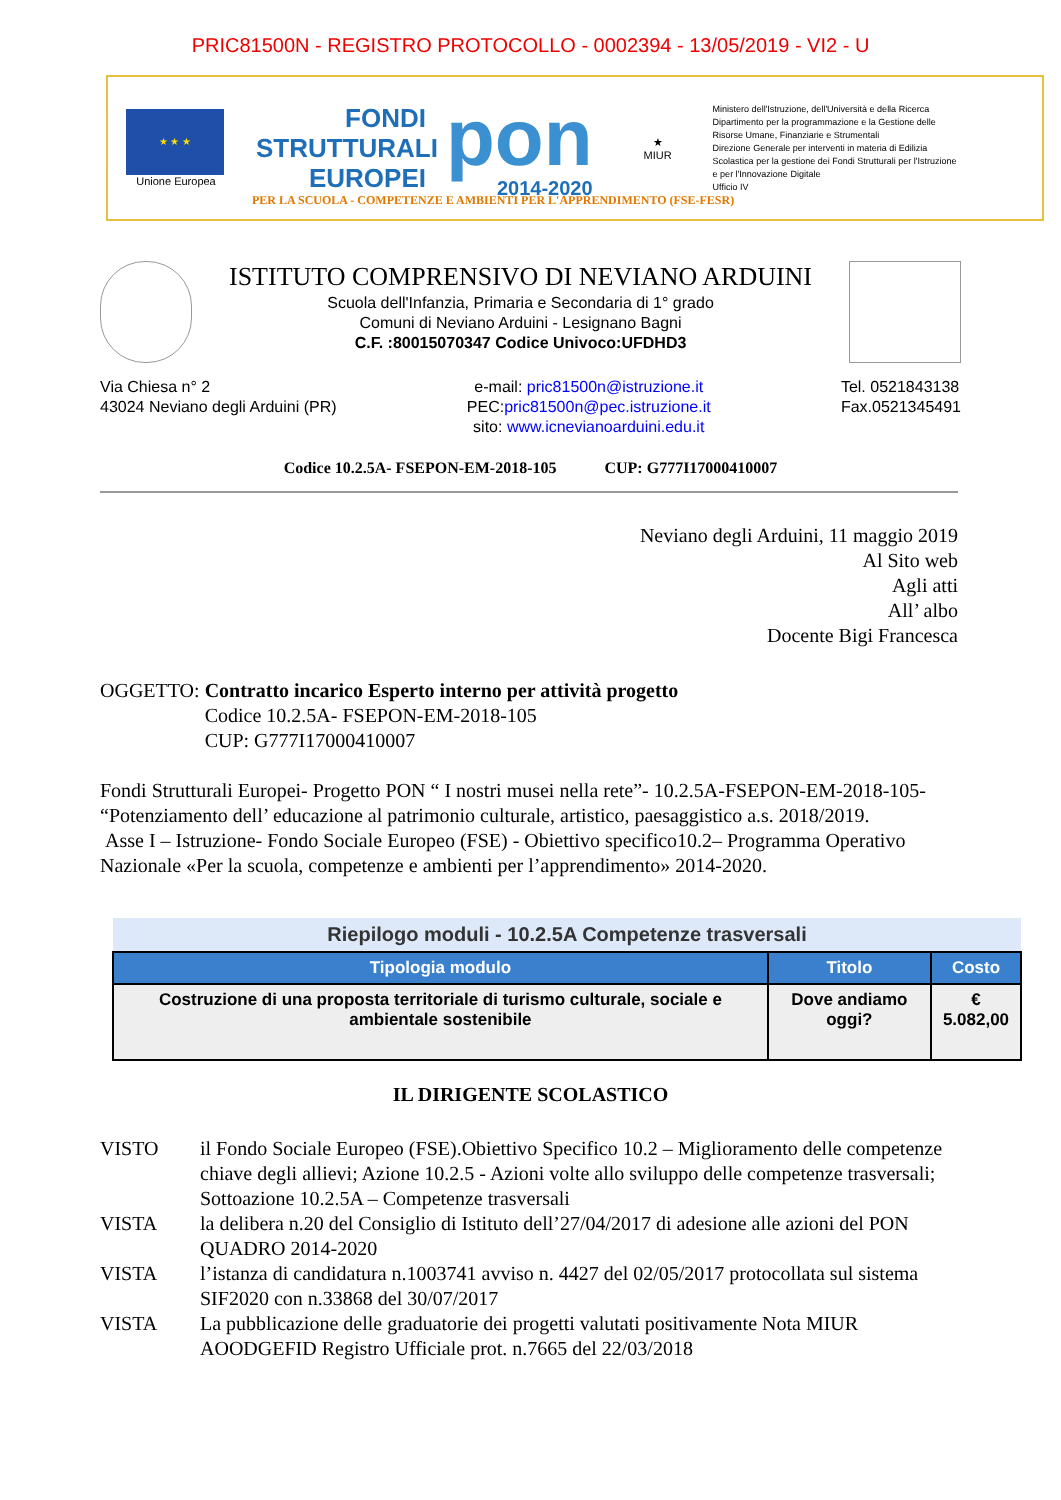PRIC81500N - REGISTRO PROTOCOLLO - 0002394 - 13/05/2019 - VI2 - U
★ ★ ★
Unione Europea
FONDI STRUTTURALI EUROPEI
pon
2014-2020
★
MIUR
Ministero dell'Istruzione, dell'Università e della Ricerca
Dipartimento per la programmazione e la Gestione delle Risorse Umane, Finanziarie e Strumentali
Direzione Generale per interventi in materia di Edilizia Scolastica per la gestione dei Fondi Strutturali per l'Istruzione e per l'Innovazione Digitale
Ufficio IV
PER LA SCUOLA - COMPETENZE E AMBIENTI PER L'APPRENDIMENTO (FSE-FESR)
ISTITUTO COMPRENSIVO DI NEVIANO ARDUINI
Scuola dell'Infanzia, Primaria e Secondaria di 1° grado
Comuni di Neviano Arduini - Lesignano Bagni
C.F. :80015070347 Codice Univoco:UFDHD3
Via Chiesa n° 2
43024 Neviano degli Arduini (PR)
e-mail: pric81500n@istruzione.it
PEC:pric81500n@pec.istruzione.it
sito: www.icnevianoarduini.edu.it
Tel. 0521843138
Fax.0521345491
Codice 10.2.5A- FSEPON-EM-2018-105 CUP: G777I17000410007
Neviano degli Arduini, 11 maggio 2019
Al Sito web
Agli atti
All’ albo
Docente Bigi Francesca
OGGETTO: Contratto incarico Esperto interno per attività progetto
Codice 10.2.5A- FSEPON-EM-2018-105
CUP: G777I17000410007
Fondi Strutturali Europei- Progetto PON “ I nostri musei nella rete”- 10.2.5A-FSEPON-EM-2018-105- “Potenziamento dell’ educazione al patrimonio culturale, artistico, paesaggistico a.s. 2018/2019.
Asse I – Istruzione- Fondo Sociale Europeo (FSE) - Obiettivo specifico10.2– Programma Operativo Nazionale «Per la scuola, competenze e ambienti per l’apprendimento» 2014-2020.
| Riepilogo moduli - 10.2.5A Competenze trasversali | | |
| --- | --- | --- |
| Tipologia modulo | Titolo | Costo |
| Costruzione di una proposta territoriale di turismo culturale, sociale e ambientale sostenibile | Dove andiamo oggi? | € 5.082,00 |
IL DIRIGENTE SCOLASTICO
VISTO il Fondo Sociale Europeo (FSE).Obiettivo Specifico 10.2 – Miglioramento delle competenze chiave degli allievi; Azione 10.2.5 - Azioni volte allo sviluppo delle competenze trasversali; Sottoazione 10.2.5A – Competenze trasversali
VISTA la delibera n.20 del Consiglio di Istituto dell’27/04/2017 di adesione alle azioni del PON QUADRO 2014-2020
VISTA l’istanza di candidatura n.1003741 avviso n. 4427 del 02/05/2017 protocollata sul sistema SIF2020 con n.33868 del 30/07/2017
VISTA La pubblicazione delle graduatorie dei progetti valutati positivamente Nota MIUR AOODGEFID Registro Ufficiale prot. n.7665 del 22/03/2018